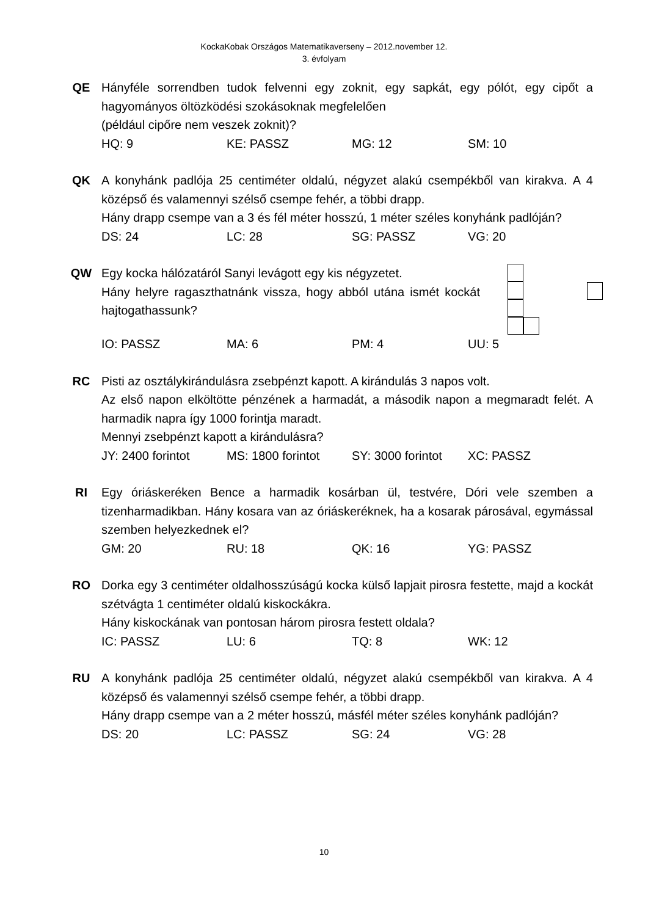KockaKobak Országos Matematikaverseny – 2012.november 12.
3. évfolyam
QE Hányféle sorrendben tudok felvenni egy zoknit, egy sapkát, egy pólót, egy cipőt a hagyományos öltözködési szokásoknak megfelelően
(például cipőre nem veszek zoknit)?
HQ: 9 KE: PASSZ MG: 12 SM: 10
QK A konyhánk padlója 25 centiméter oldalú, négyzet alakú csempékből van kirakva. A 4 középső és valamennyi szélső csempe fehér, a többi drapp.
Hány drapp csempe van a 3 és fél méter hosszú, 1 méter széles konyhánk padlóján?
DS: 24 LC: 28 SG: PASSZ VG: 20
QW Egy kocka hálózatáról Sanyi levágott egy kis négyzetet.
Hány helyre ragaszthatnánk vissza, hogy abból utána ismét kockát hajtogathassunk?
IO: PASSZ MA: 6 PM: 4 UU: 5
RC Pisti az osztálykirándulásra zsebpénzt kapott. A kirándulás 3 napos volt.
Az első napon elköltötte pénzének a harmadát, a második napon a megmaradt felét. A harmadik napra így 1000 forintja maradt.
Mennyi zsebpénzt kapott a kirándulásra?
JY: 2400 forintot MS: 1800 forintot SY: 3000 forintot XC: PASSZ
RI Egy óriáskeréken Bence a harmadik kosárban ül, testvére, Dóri vele szemben a tizenharmadikban. Hány kosara van az óriáskeréknek, ha a kosarak párosával, egymással szemben helyezkednek el?
GM: 20 RU: 18 QK: 16 YG: PASSZ
RO Dorka egy 3 centiméter oldalhosszúságú kocka külső lapjait pirosra festette, majd a kockát szétvágta 1 centiméter oldalú kiskockákra.
Hány kiskockának van pontosan három pirosra festett oldala?
IC: PASSZ LU: 6 TQ: 8 WK: 12
RU A konyhánk padlója 25 centiméter oldalú, négyzet alakú csempékből van kirakva. A 4 középső és valamennyi szélső csempe fehér, a többi drapp.
Hány drapp csempe van a 2 méter hosszú, másfél méter széles konyhánk padlóján?
DS: 20 LC: PASSZ SG: 24 VG: 28
10